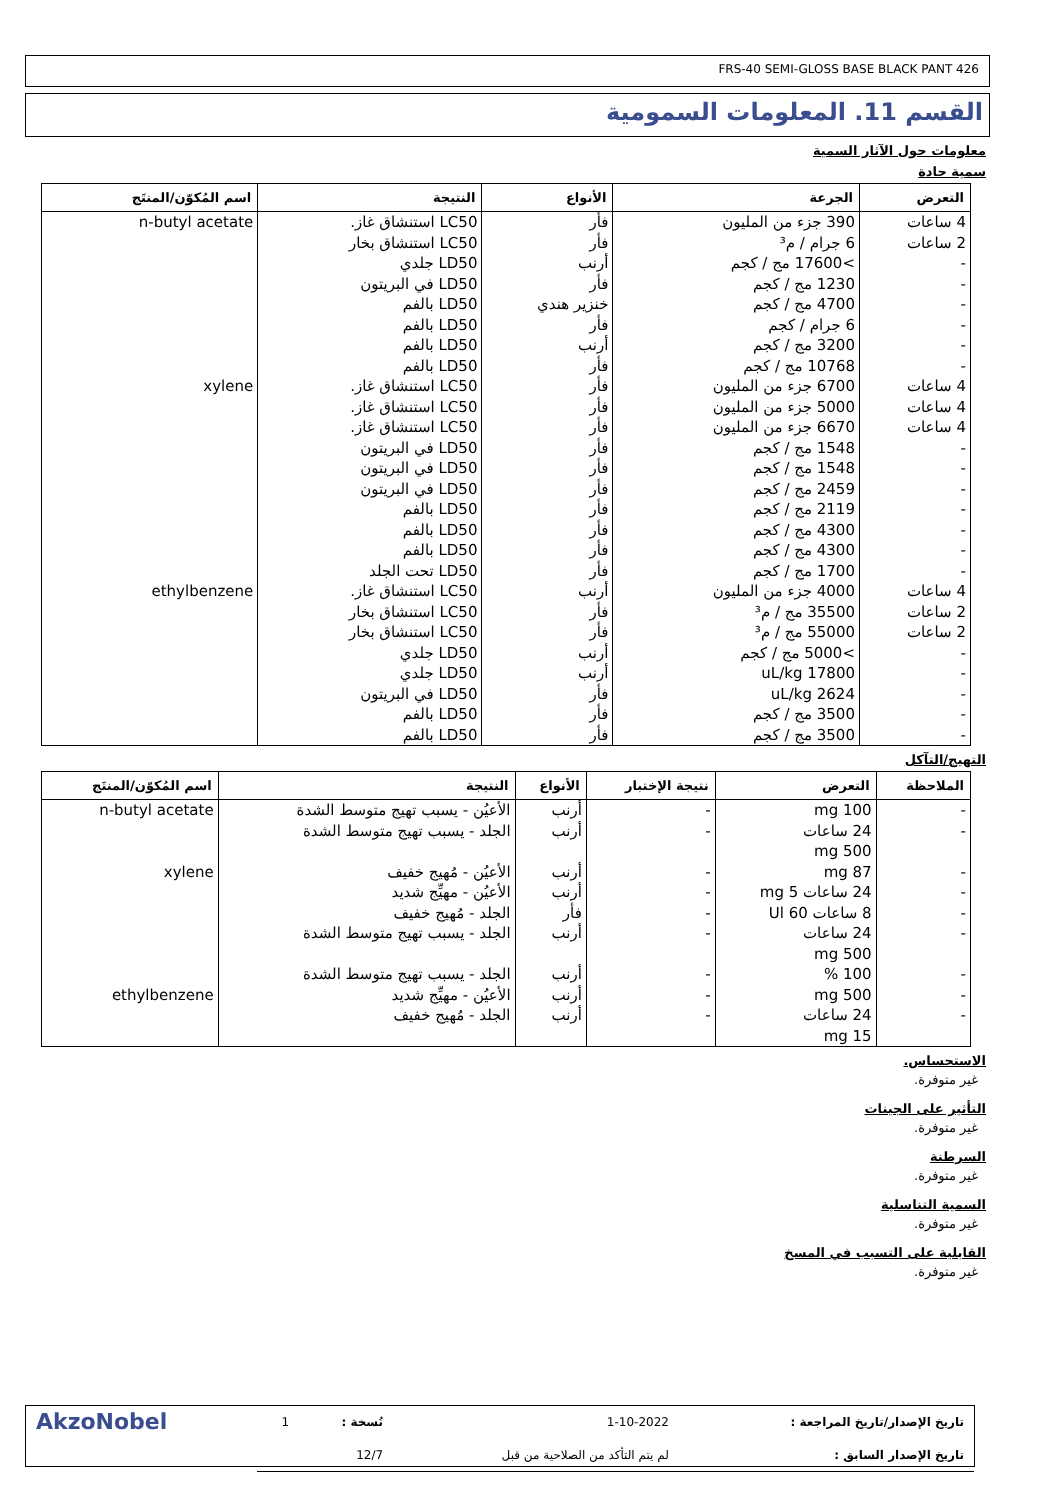FRS-40 SEMI-GLOSS BASE BLACK PANT 426
القسم 11. المعلومات السمومية
معلومات حول الآثار السمية
سمية حادة
| التعرض | الجرعة | الأنواع | النتيجة | اسم المُكوّن/المنتَج |
| --- | --- | --- | --- | --- |
| 4 ساعات 2 ساعات - - - - - - | 390 جزء من المليون 6 جرام / م³ >17600 مج / كجم 1230 مج / كجم 4700 مج / كجم 6 جرام / كجم 3200 مج / كجم 10768 مج / كجم | فأر فأر أرنب فأر خنزير هندي فأر أرنب فأر | LC50 استنشاق غاز. LC50 استنشاق بخار LD50 جلدي LD50 في البريتون LD50 بالفم LD50 بالفم LD50 بالفم LD50 بالفم | n-butyl acetate |
| 4 ساعات 4 ساعات 4 ساعات - - - - - - - | 6700 جزء من المليون 5000 جزء من المليون 6670 جزء من المليون 1548 مج / كجم 1548 مج / كجم 2459 مج / كجم 2119 مج / كجم 4300 مج / كجم 4300 مج / كجم 1700 مج / كجم | فأر فأر فأر فأر فأر فأر فأر فأر فأر فأر | LC50 استنشاق غاز. LC50 استنشاق غاز. LC50 استنشاق غاز. LD50 في البريتون LD50 في البريتون LD50 في البريتون LD50 بالفم LD50 بالفم LD50 بالفم LD50 تحت الجلد | xylene |
| 4 ساعات 2 ساعات 2 ساعات - - - - - | 4000 جزء من المليون 35500 مج / م³ 55000 مج / م³ >5000 مج / كجم 17800 uL/kg 2624 uL/kg 3500 مج / كجم 3500 مج / كجم | أرنب فأر فأر أرنب أرنب فأر فأر فأر | LC50 استنشاق غاز. LC50 استنشاق بخار LC50 استنشاق بخار LD50 جلدي LD50 جلدي LD50 في البريتون LD50 بالفم LD50 بالفم | ethylbenzene |
التهيج/التآكل
| الملاحظة | التعرض | نتيجة الإختبار | الأنواع | النتيجة | اسم المُكوّن/المنتَج |
| --- | --- | --- | --- | --- | --- |
| - - | 100 mg 24 ساعات 500 mg | - - | أرنب أرنب | الأعيُن - يسبب تهيج متوسط الشدة الجلد - يسبب تهيج متوسط الشدة | n-butyl acetate |
| - - - - | 87 mg 24 ساعات 5 mg 8 ساعات 60 Ul 24 ساعات 500 mg | - - - - | أرنب أرنب فأر أرنب | الأعيُن - مُهيج خفيف الأعيُن - مهيِّج شديد الجلد - مُهيج خفيف الجلد - يسبب تهيج متوسط الشدة | xylene |
| - - - | 100 % 500 mg 24 ساعات 15 mg | - - - | أرنب أرنب أرنب | الجلد - يسبب تهيج متوسط الشدة الأعيُن - مهيِّج شديد الجلد - مُهيج خفيف | ethylbenzene |
الاستحساس.
غير متوفرة.
التأثير على الجينات
غير متوفرة.
السرطنة
غير متوفرة.
السمية التناسلية
غير متوفرة.
القابلية على التسبب في المسخ
غير متوفرة.
| تاريخ الإصدار/تاريخ المراجعة : | 1-10-2022 | نُسخة : | 1 | AkzoNobel |
| تاريخ الإصدار السابق : | لم يتم التأكد من الصلاحية من قبل | 12/7 | | |